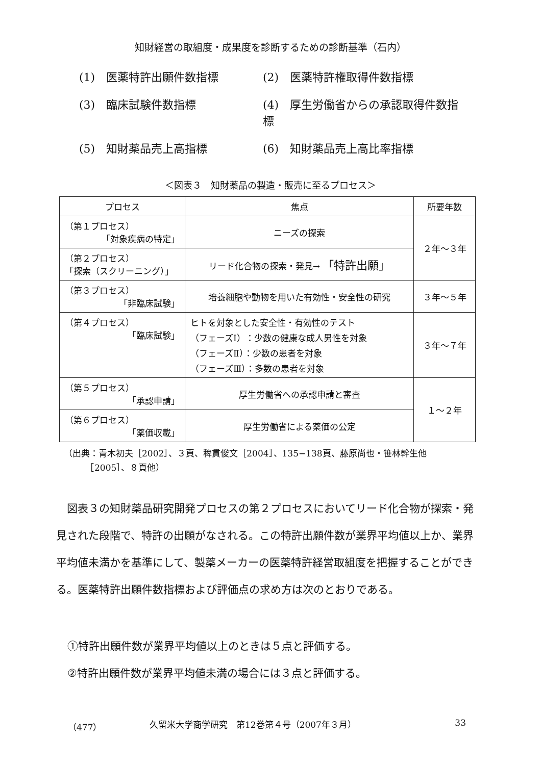知財経営の取組度・成果度を診断するための診断基準（石内）
(1)　医薬特許出願件数指標
(2)　医薬特許権取得件数指標
(3)　臨床試験件数指標
(4)　厚生労働省からの承認取得件数指標
(5)　知財薬品売上高指標
(6)　知財薬品売上高比率指標
＜図表３　知財薬品の製造・販売に至るプロセス＞
| プロセス | 焦点 | 所要年数 |
| --- | --- | --- |
| （第１プロセス） 「対象疾病の特定」 | ニーズの探索 | ２年〜３年 |
| （第２プロセス） 「探索（スクリーニング）」 | リード化合物の探索・発見→ 「特許出願」 | |
| （第３プロセス） 「非臨床試験」 | 培養細胞や動物を用いた有効性・安全性の研究 | ３年〜５年 |
| （第４プロセス） 「臨床試験」 | ヒトを対象とした安全性・有効性のテスト （フェーズⅠ）：少数の健康な成人男性を対象 （フェーズⅡ）：少数の患者を対象 （フェーズⅢ）：多数の患者を対象 | ３年〜７年 |
| （第５プロセス） 「承認申請」 | 厚生労働省への承認申請と審査 | １〜２年 |
| （第６プロセス） 「薬価収載」 | 厚生労働省による薬価の公定 | |
（出典：青木初夫［2002］、３頁、稗貫俊文［2004］、135−138頁、藤原尚也・笹林幹生他
　　　［2005］、８頁他）
図表３の知財薬品研究開発プロセスの第２プロセスにおいてリード化合物が探索・発見された段階で、特許の出願がなされる。この特許出願件数が業界平均値以上か、業界平均値未満かを基準にして、製薬メーカーの医薬特許経営取組度を把握することができる。医薬特許出願件数指標および評価点の求め方は次のとおりである。
①特許出願件数が業界平均値以上のときは５点と評価する。
②特許出願件数が業界平均値未満の場合には３点と評価する。
（477） 久留米大学商学研究　第12巻第４号（2007年３月） 33